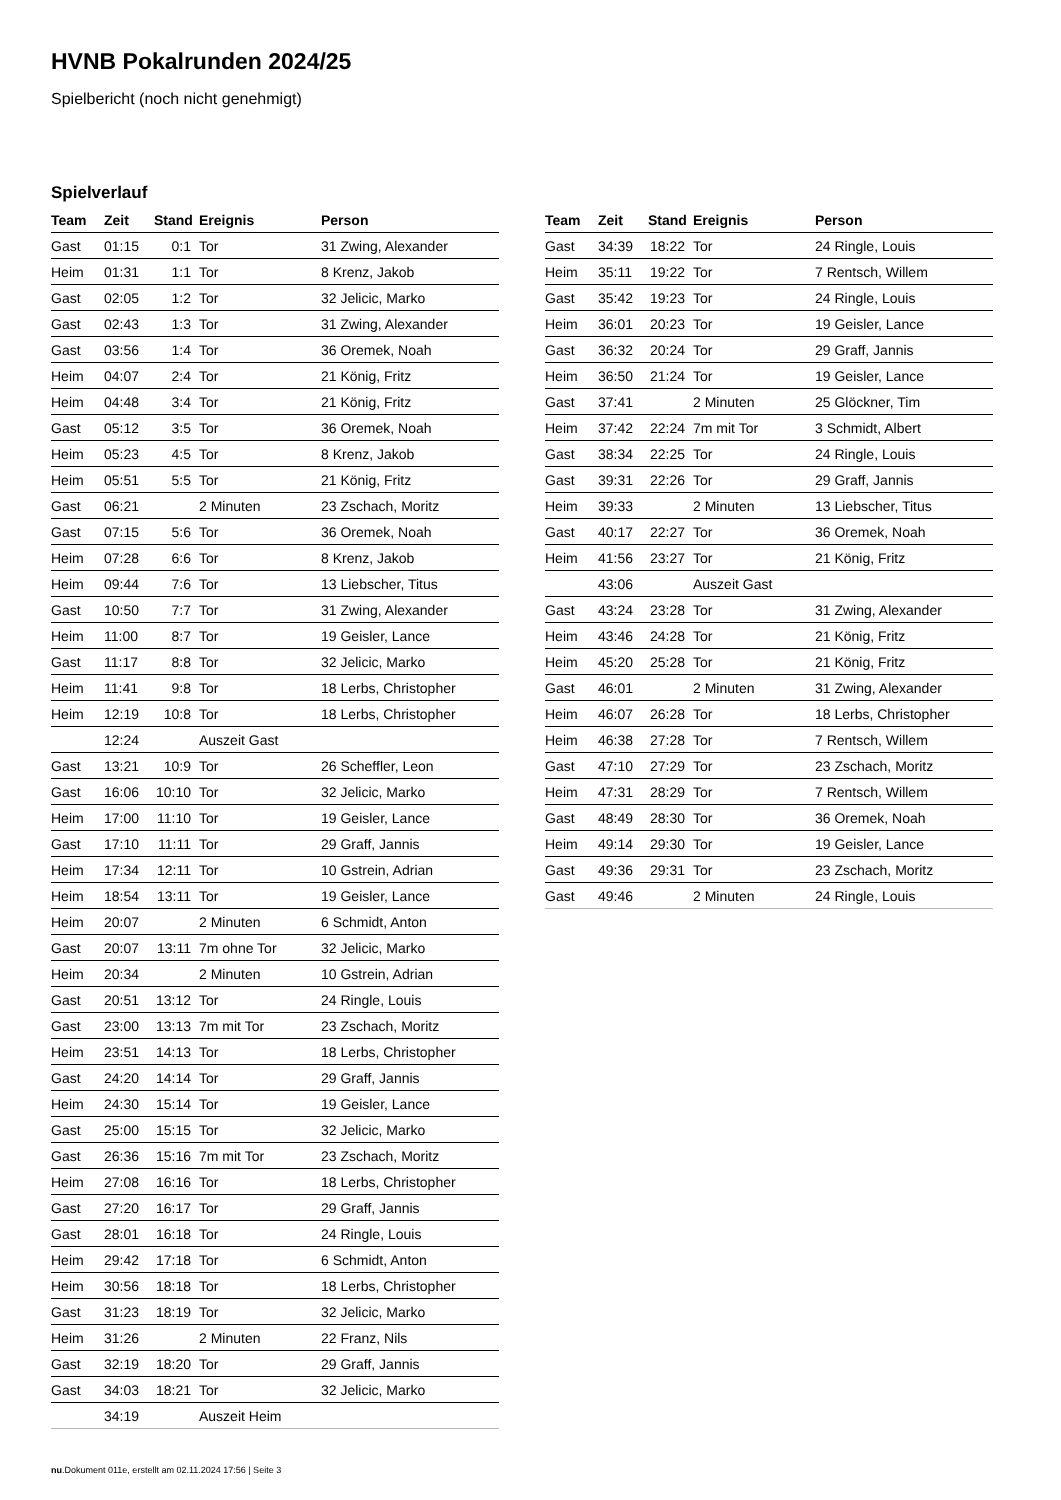HVNB Pokalrunden 2024/25
Spielbericht (noch nicht genehmigt)
Spielverlauf
| Team | Zeit | Stand | Ereignis | Person |
| --- | --- | --- | --- | --- |
| Gast | 01:15 | 0:1 | Tor | 31 Zwing, Alexander |
| Heim | 01:31 | 1:1 | Tor | 8 Krenz, Jakob |
| Gast | 02:05 | 1:2 | Tor | 32 Jelicic, Marko |
| Gast | 02:43 | 1:3 | Tor | 31 Zwing, Alexander |
| Gast | 03:56 | 1:4 | Tor | 36 Oremek, Noah |
| Heim | 04:07 | 2:4 | Tor | 21 König, Fritz |
| Heim | 04:48 | 3:4 | Tor | 21 König, Fritz |
| Gast | 05:12 | 3:5 | Tor | 36 Oremek, Noah |
| Heim | 05:23 | 4:5 | Tor | 8 Krenz, Jakob |
| Heim | 05:51 | 5:5 | Tor | 21 König, Fritz |
| Gast | 06:21 | | 2 Minuten | 23 Zschach, Moritz |
| Gast | 07:15 | 5:6 | Tor | 36 Oremek, Noah |
| Heim | 07:28 | 6:6 | Tor | 8 Krenz, Jakob |
| Heim | 09:44 | 7:6 | Tor | 13 Liebscher, Titus |
| Gast | 10:50 | 7:7 | Tor | 31 Zwing, Alexander |
| Heim | 11:00 | 8:7 | Tor | 19 Geisler, Lance |
| Gast | 11:17 | 8:8 | Tor | 32 Jelicic, Marko |
| Heim | 11:41 | 9:8 | Tor | 18 Lerbs, Christopher |
| Heim | 12:19 | 10:8 | Tor | 18 Lerbs, Christopher |
| | 12:24 | | Auszeit Gast | |
| Gast | 13:21 | 10:9 | Tor | 26 Scheffler, Leon |
| Gast | 16:06 | 10:10 | Tor | 32 Jelicic, Marko |
| Heim | 17:00 | 11:10 | Tor | 19 Geisler, Lance |
| Gast | 17:10 | 11:11 | Tor | 29 Graff, Jannis |
| Heim | 17:34 | 12:11 | Tor | 10 Gstrein, Adrian |
| Heim | 18:54 | 13:11 | Tor | 19 Geisler, Lance |
| Heim | 20:07 | | 2 Minuten | 6 Schmidt, Anton |
| Gast | 20:07 | 13:11 | 7m ohne Tor | 32 Jelicic, Marko |
| Heim | 20:34 | | 2 Minuten | 10 Gstrein, Adrian |
| Gast | 20:51 | 13:12 | Tor | 24 Ringle, Louis |
| Gast | 23:00 | 13:13 | 7m mit Tor | 23 Zschach, Moritz |
| Heim | 23:51 | 14:13 | Tor | 18 Lerbs, Christopher |
| Gast | 24:20 | 14:14 | Tor | 29 Graff, Jannis |
| Heim | 24:30 | 15:14 | Tor | 19 Geisler, Lance |
| Gast | 25:00 | 15:15 | Tor | 32 Jelicic, Marko |
| Gast | 26:36 | 15:16 | 7m mit Tor | 23 Zschach, Moritz |
| Heim | 27:08 | 16:16 | Tor | 18 Lerbs, Christopher |
| Gast | 27:20 | 16:17 | Tor | 29 Graff, Jannis |
| Gast | 28:01 | 16:18 | Tor | 24 Ringle, Louis |
| Heim | 29:42 | 17:18 | Tor | 6 Schmidt, Anton |
| Heim | 30:56 | 18:18 | Tor | 18 Lerbs, Christopher |
| Gast | 31:23 | 18:19 | Tor | 32 Jelicic, Marko |
| Heim | 31:26 | | 2 Minuten | 22 Franz, Nils |
| Gast | 32:19 | 18:20 | Tor | 29 Graff, Jannis |
| Gast | 34:03 | 18:21 | Tor | 32 Jelicic, Marko |
| | 34:19 | | Auszeit Heim | |
| Team | Zeit | Stand | Ereignis | Person |
| --- | --- | --- | --- | --- |
| Gast | 34:39 | 18:22 | Tor | 24 Ringle, Louis |
| Heim | 35:11 | 19:22 | Tor | 7 Rentsch, Willem |
| Gast | 35:42 | 19:23 | Tor | 24 Ringle, Louis |
| Heim | 36:01 | 20:23 | Tor | 19 Geisler, Lance |
| Gast | 36:32 | 20:24 | Tor | 29 Graff, Jannis |
| Heim | 36:50 | 21:24 | Tor | 19 Geisler, Lance |
| Gast | 37:41 | | 2 Minuten | 25 Glöckner, Tim |
| Heim | 37:42 | 22:24 | 7m mit Tor | 3 Schmidt, Albert |
| Gast | 38:34 | 22:25 | Tor | 24 Ringle, Louis |
| Gast | 39:31 | 22:26 | Tor | 29 Graff, Jannis |
| Heim | 39:33 | | 2 Minuten | 13 Liebscher, Titus |
| Gast | 40:17 | 22:27 | Tor | 36 Oremek, Noah |
| Heim | 41:56 | 23:27 | Tor | 21 König, Fritz |
| | 43:06 | | Auszeit Gast | |
| Gast | 43:24 | 23:28 | Tor | 31 Zwing, Alexander |
| Heim | 43:46 | 24:28 | Tor | 21 König, Fritz |
| Heim | 45:20 | 25:28 | Tor | 21 König, Fritz |
| Gast | 46:01 | | 2 Minuten | 31 Zwing, Alexander |
| Heim | 46:07 | 26:28 | Tor | 18 Lerbs, Christopher |
| Heim | 46:38 | 27:28 | Tor | 7 Rentsch, Willem |
| Gast | 47:10 | 27:29 | Tor | 23 Zschach, Moritz |
| Heim | 47:31 | 28:29 | Tor | 7 Rentsch, Willem |
| Gast | 48:49 | 28:30 | Tor | 36 Oremek, Noah |
| Heim | 49:14 | 29:30 | Tor | 19 Geisler, Lance |
| Gast | 49:36 | 29:31 | Tor | 23 Zschach, Moritz |
| Gast | 49:46 | | 2 Minuten | 24 Ringle, Louis |
nu.Dokument 011e, erstellt am 02.11.2024 17:56 | Seite 3